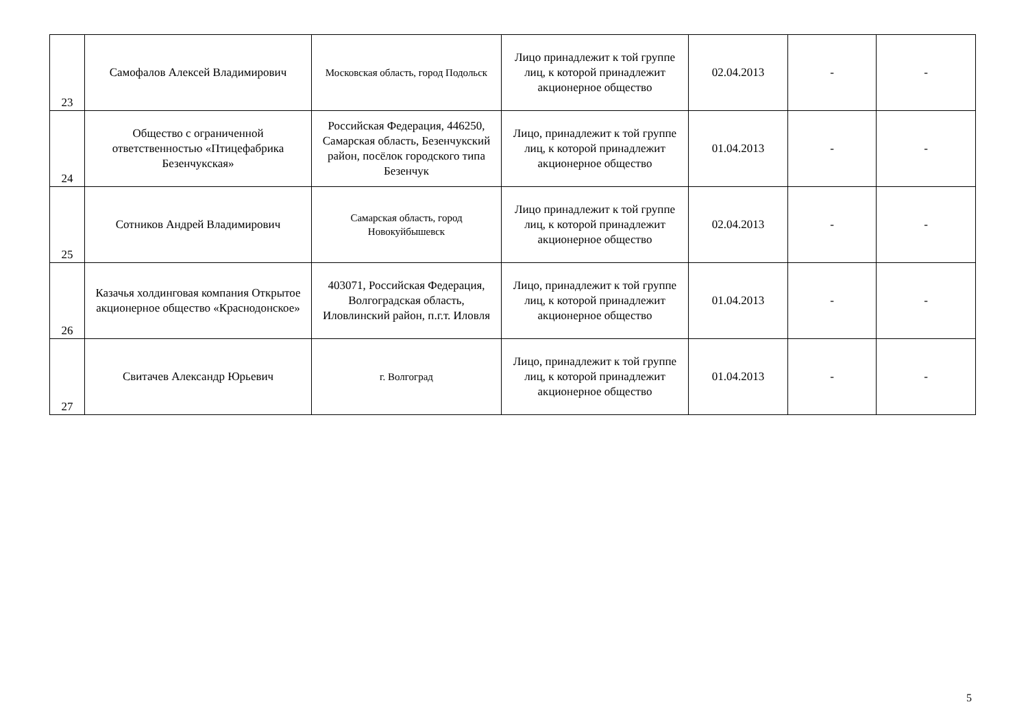| 23 | Самофалов Алексей Владимирович | Московская область, город Подольск | Лицо принадлежит к той группе лиц, к которой принадлежит акционерное общество | 02.04.2013 | - | - |
| 24 | Общество с ограниченной ответственностью «Птицефабрика Безенчукская» | Российская Федерация, 446250, Самарская область, Безенчукский район, посёлок городского типа Безенчук | Лицо, принадлежит к той группе лиц, к которой принадлежит акционерное общество | 01.04.2013 | - | - |
| 25 | Сотников Андрей Владимирович | Самарская область, город Новокуйбышевск | Лицо принадлежит к той группе лиц, к которой принадлежит акционерное общество | 02.04.2013 | - | - |
| 26 | Казачья холдинговая компания Открытое акционерное общество «Краснодонское» | 403071, Российская Федерация, Волгоградская область, Иловлинский район, п.г.т. Иловля | Лицо, принадлежит к той группе лиц, к которой принадлежит акционерное общество | 01.04.2013 | - | - |
| 27 | Свитачев Александр Юрьевич | г. Волгоград | Лицо, принадлежит к той группе лиц, к которой принадлежит акционерное общество | 01.04.2013 | - | - |
5